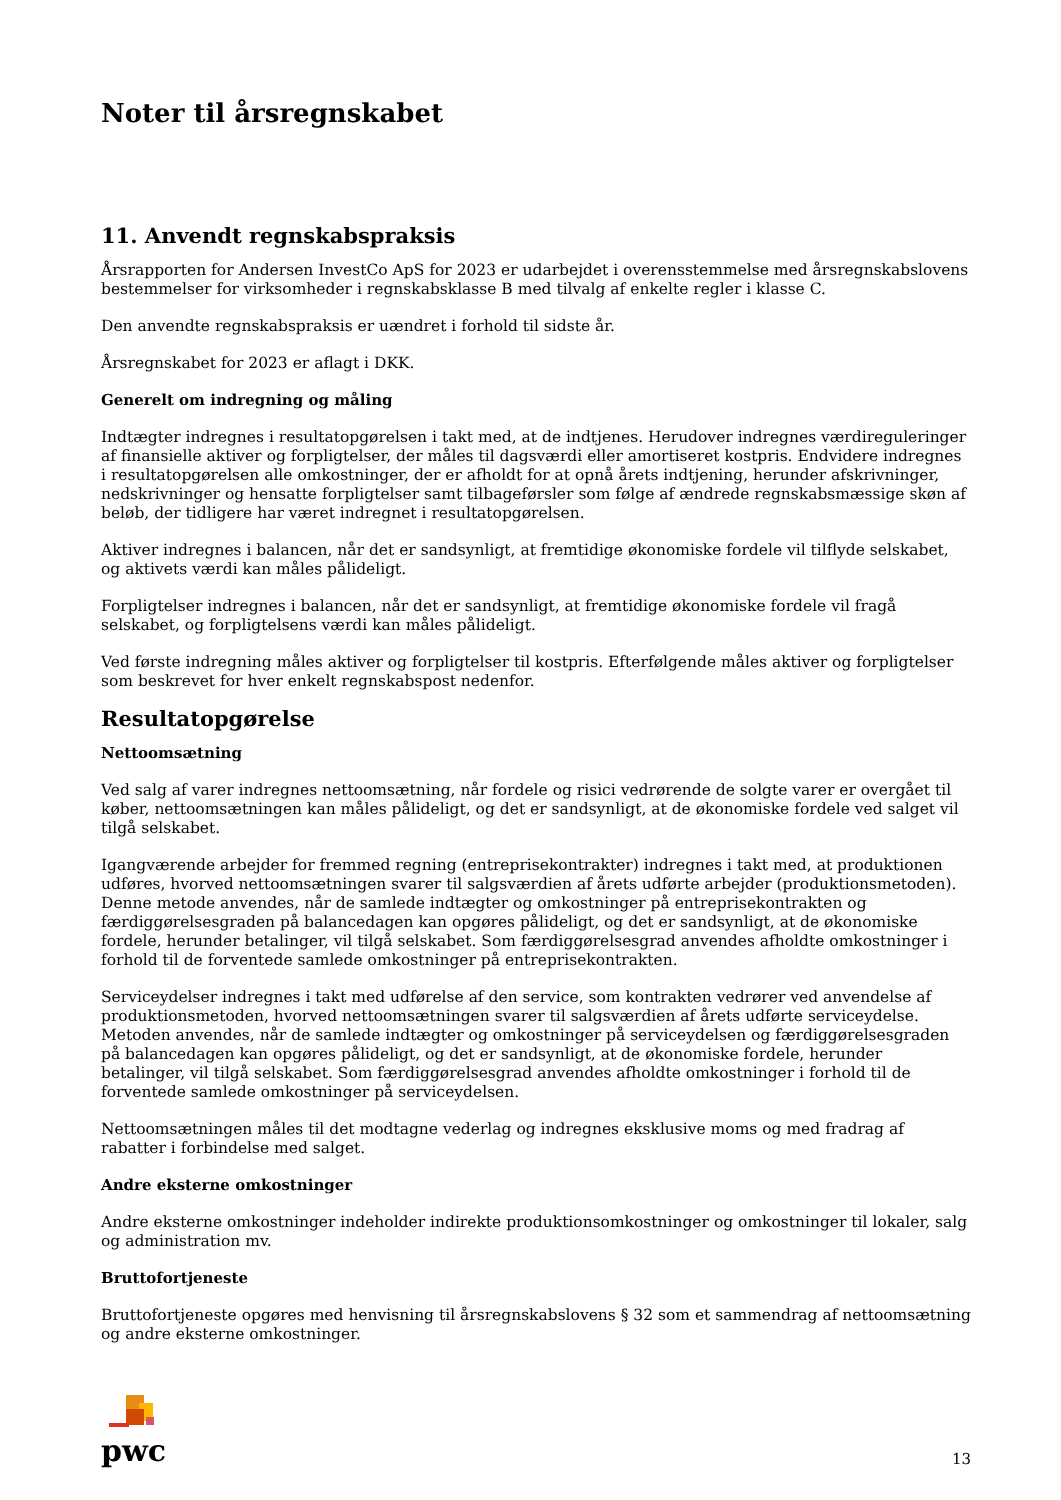Noter til årsregnskabet
11. Anvendt regnskabspraksis
Årsrapporten for Andersen InvestCo ApS for 2023 er udarbejdet i overensstemmelse med årsregnskabslovens bestemmelser for virksomheder i regnskabsklasse B med tilvalg af enkelte regler i klasse C.
Den anvendte regnskabspraksis er uændret i forhold til sidste år.
Årsregnskabet for 2023 er aflagt i DKK.
Generelt om indregning og måling
Indtægter indregnes i resultatopgørelsen i takt med, at de indtjenes. Herudover indregnes værdireguleringer af finansielle aktiver og forpligtelser, der måles til dagsværdi eller amortiseret kostpris. Endvidere indregnes i resultatopgørelsen alle omkostninger, der er afholdt for at opnå årets indtjening, herunder afskrivninger, nedskrivninger og hensatte forpligtelser samt tilbageførsler som følge af ændrede regnskabsmæssige skøn af beløb, der tidligere har været indregnet i resultatopgørelsen.
Aktiver indregnes i balancen, når det er sandsynligt, at fremtidige økonomiske fordele vil tilflyde selskabet, og aktivets værdi kan måles pålideligt.
Forpligtelser indregnes i balancen, når det er sandsynligt, at fremtidige økonomiske fordele vil fragå selskabet, og forpligtelsens værdi kan måles pålideligt.
Ved første indregning måles aktiver og forpligtelser til kostpris. Efterfølgende måles aktiver og forpligtelser som beskrevet for hver enkelt regnskabspost nedenfor.
Resultatopgørelse
Nettoomsætning
Ved salg af varer indregnes nettoomsætning, når fordele og risici vedrørende de solgte varer er overgået til køber, nettoomsætningen kan måles pålideligt, og det er sandsynligt, at de økonomiske fordele ved salget vil tilgå selskabet.
Igangværende arbejder for fremmed regning (entreprisekontrakter) indregnes i takt med, at produktionen udføres, hvorved nettoomsætningen svarer til salgsværdien af årets udførte arbejder (produktionsmetoden). Denne metode anvendes, når de samlede indtægter og omkostninger på entreprisekontrakten og færdiggørelsesgraden på balancedagen kan opgøres pålideligt, og det er sandsynligt, at de økonomiske fordele, herunder betalinger, vil tilgå selskabet. Som færdiggørelsesgrad anvendes afholdte omkostninger i forhold til de forventede samlede omkostninger på entreprisekontrakten.
Serviceydelser indregnes i takt med udførelse af den service, som kontrakten vedrører ved anvendelse af produktionsmetoden, hvorved nettoomsætningen svarer til salgsværdien af årets udførte serviceydelse. Metoden anvendes, når de samlede indtægter og omkostninger på serviceydelsen og færdiggørelsesgraden på balancedagen kan opgøres pålideligt, og det er sandsynligt, at de økonomiske fordele, herunder betalinger, vil tilgå selskabet. Som færdiggørelsesgrad anvendes afholdte omkostninger i forhold til de forventede samlede omkostninger på serviceydelsen.
Nettoomsætningen måles til det modtagne vederlag og indregnes eksklusive moms og med fradrag af rabatter i forbindelse med salget.
Andre eksterne omkostninger
Andre eksterne omkostninger indeholder indirekte produktionsomkostninger og omkostninger til lokaler, salg og administration mv.
Bruttofortjeneste
Bruttofortjeneste opgøres med henvisning til årsregnskabslovens § 32 som et sammendrag af nettoomsætning og andre eksterne omkostninger.
pwc
13